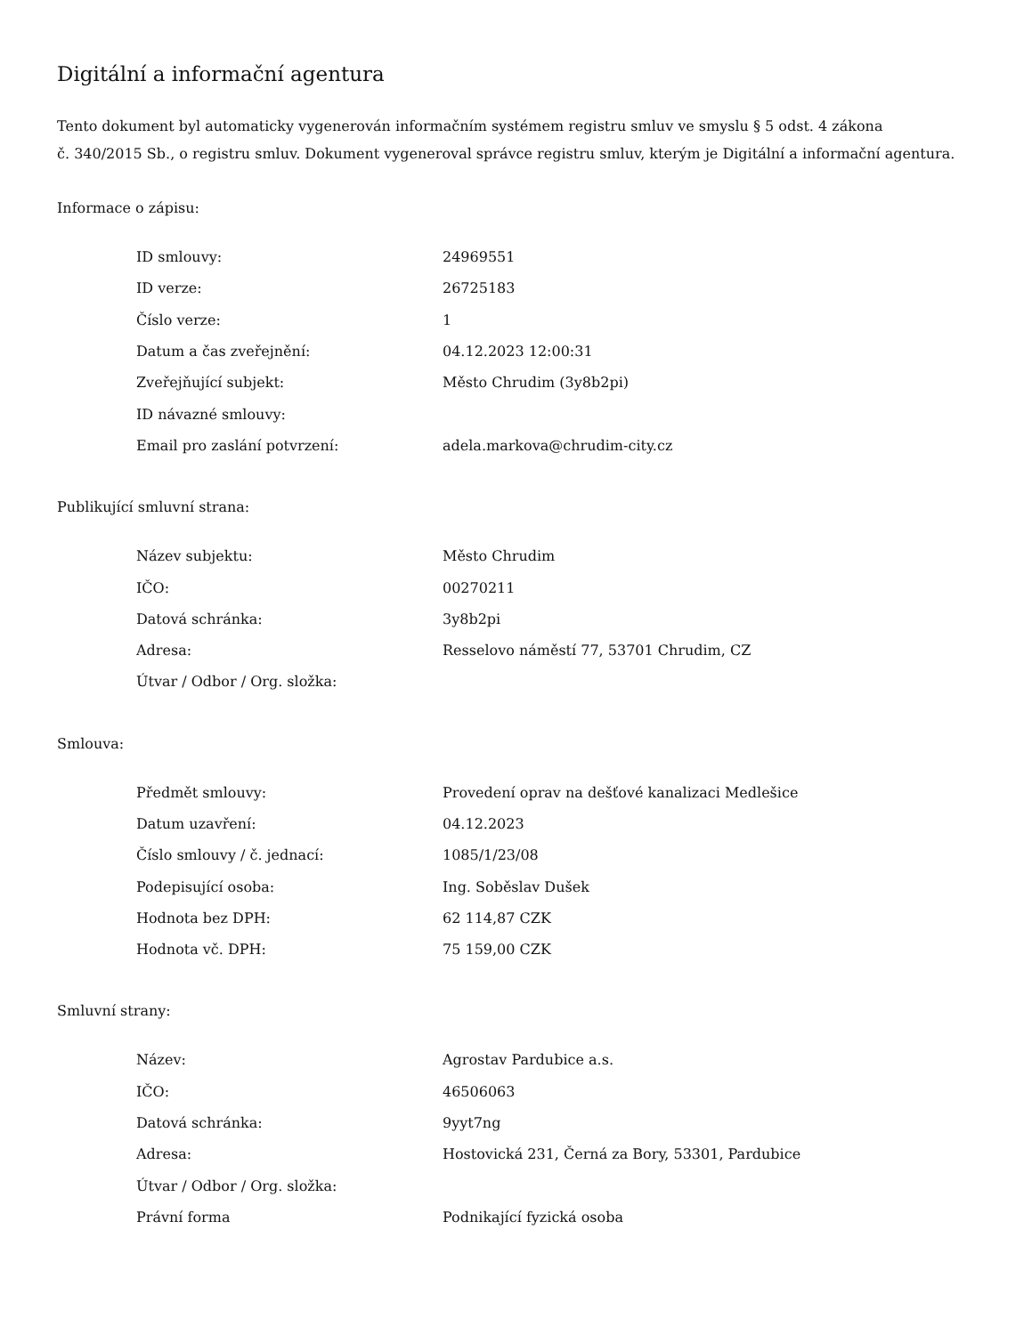Digitální a informační agentura
Tento dokument byl automaticky vygenerován informačním systémem registru smluv ve smyslu § 5 odst. 4 zákona
č. 340/2015 Sb., o registru smluv. Dokument vygeneroval správce registru smluv, kterým je Digitální a informační agentura.
Informace o zápisu:
| ID smlouvy: | 24969551 |
| ID verze: | 26725183 |
| Číslo verze: | 1 |
| Datum a čas zveřejnění: | 04.12.2023 12:00:31 |
| Zveřejňující subjekt: | Město Chrudim (3y8b2pi) |
| ID návazné smlouvy: | |
| Email pro zaslání potvrzení: | adela.markova@chrudim-city.cz |
Publikující smluvní strana:
| Název subjektu: | Město Chrudim |
| IČO: | 00270211 |
| Datová schránka: | 3y8b2pi |
| Adresa: | Resselovo náměstí 77, 53701 Chrudim, CZ |
| Útvar / Odbor / Org. složka: | |
Smlouva:
| Předmět smlouvy: | Provedení oprav na dešťové kanalizaci Medlešice |
| Datum uzavření: | 04.12.2023 |
| Číslo smlouvy / č. jednací: | 1085/1/23/08 |
| Podepisující osoba: | Ing. Soběslav Dušek |
| Hodnota bez DPH: | 62 114,87 CZK |
| Hodnota vč. DPH: | 75 159,00 CZK |
Smluvní strany:
| Název: | Agrostav Pardubice a.s. |
| IČO: | 46506063 |
| Datová schránka: | 9yyt7ng |
| Adresa: | Hostovická 231, Černá za Bory, 53301, Pardubice |
| Útvar / Odbor / Org. složka: | |
| Právní forma | Podnikající fyzická osoba |